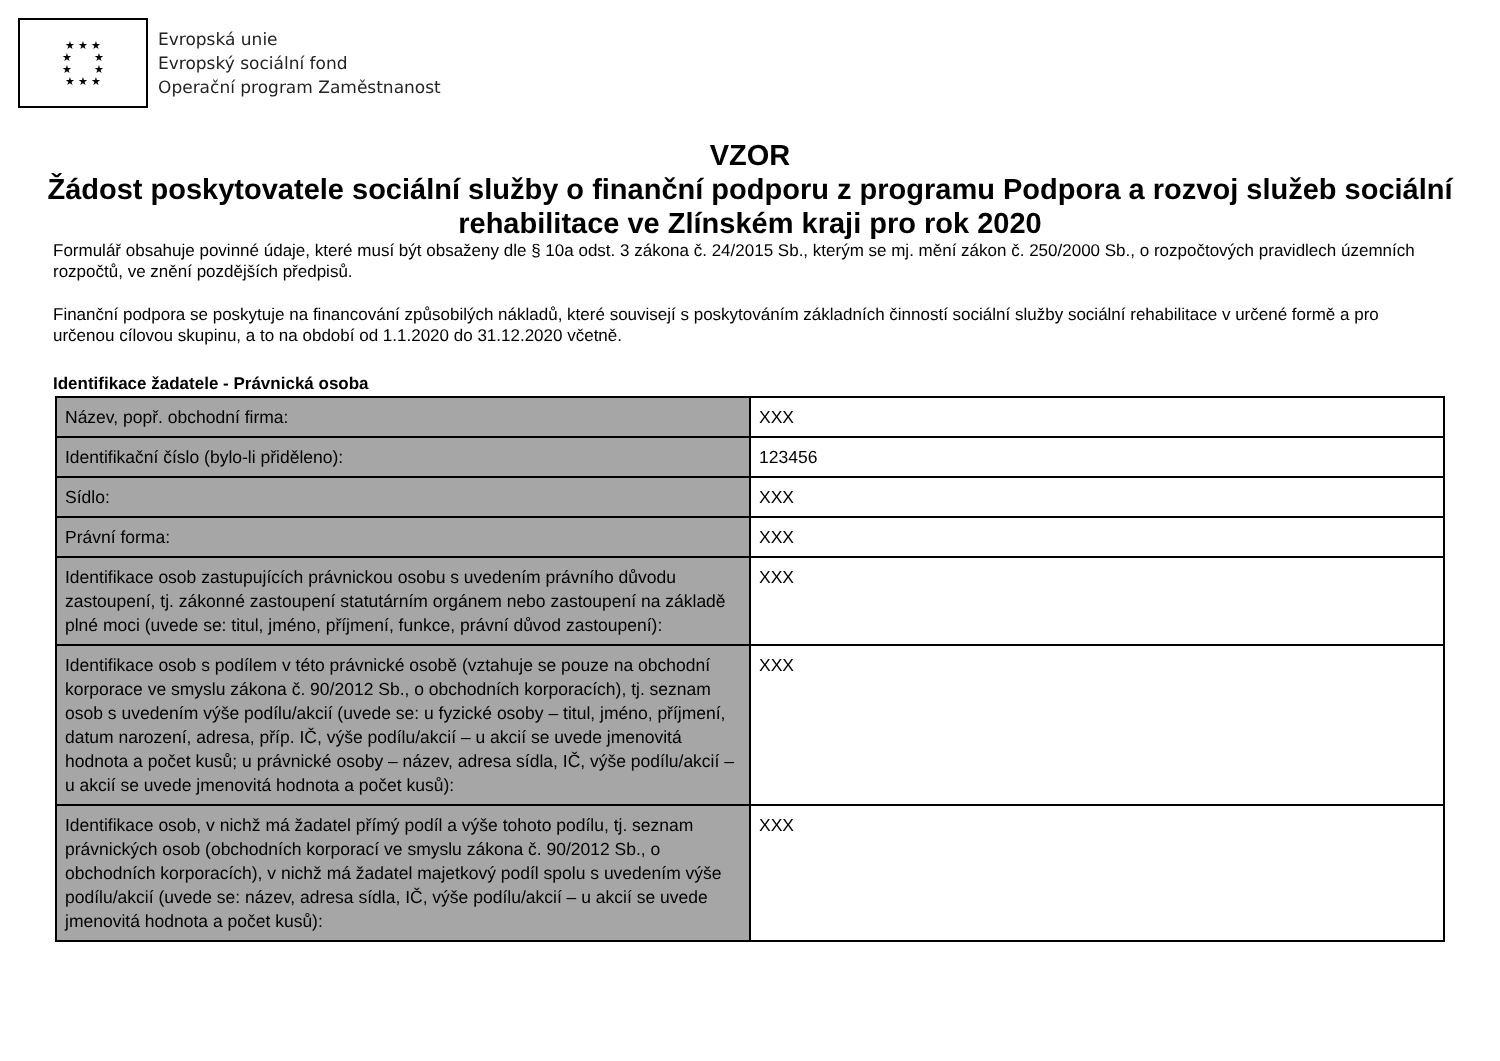★ ★ ★
★ ★
★ ★
★ ★ ★
Evropská unie
Evropský sociální fond
Operační program Zaměstnanost
VZOR
Žádost poskytovatele sociální služby o finanční podporu z programu Podpora a rozvoj služeb sociální rehabilitace ve Zlínském kraji pro rok 2020
Formulář obsahuje povinné údaje, které musí být obsaženy dle § 10a odst. 3 zákona č. 24/2015 Sb., kterým se mj. mění zákon č. 250/2000 Sb., o rozpočtových pravidlech územních rozpočtů, ve znění pozdějších předpisů.
Finanční podpora se poskytuje na financování způsobilých nákladů, které souvisejí s poskytováním základních činností sociální služby sociální rehabilitace v určené formě a pro určenou cílovou skupinu, a to na období od 1.1.2020 do 31.12.2020 včetně.
Identifikace žadatele - Právnická osoba
| Název, popř. obchodní firma: | XXX |
| Identifikační číslo (bylo-li přiděleno): | 123456 |
| Sídlo: | XXX |
| Právní forma: | XXX |
| Identifikace osob zastupujících právnickou osobu s uvedením právního důvodu zastoupení, tj. zákonné zastoupení statutárním orgánem nebo zastoupení na základě plné moci (uvede se: titul, jméno, příjmení, funkce, právní důvod zastoupení): | XXX |
| Identifikace osob s podílem v této právnické osobě (vztahuje se pouze na obchodní korporace ve smyslu zákona č. 90/2012 Sb., o obchodních korporacích), tj. seznam osob s uvedením výše podílu/akcií (uvede se: u fyzické osoby – titul, jméno, příjmení, datum narození, adresa, příp. IČ, výše podílu/akcií – u akcií se uvede jmenovitá hodnota a počet kusů; u právnické osoby – název, adresa sídla, IČ, výše podílu/akcií – u akcií se uvede jmenovitá hodnota a počet kusů): | XXX |
| Identifikace osob, v nichž má žadatel přímý podíl a výše tohoto podílu, tj. seznam právnických osob (obchodních korporací ve smyslu zákona č. 90/2012 Sb., o obchodních korporacích), v nichž má žadatel majetkový podíl spolu s uvedením výše podílu/akcií (uvede se: název, adresa sídla, IČ, výše podílu/akcií – u akcií se uvede jmenovitá hodnota a počet kusů): | XXX |